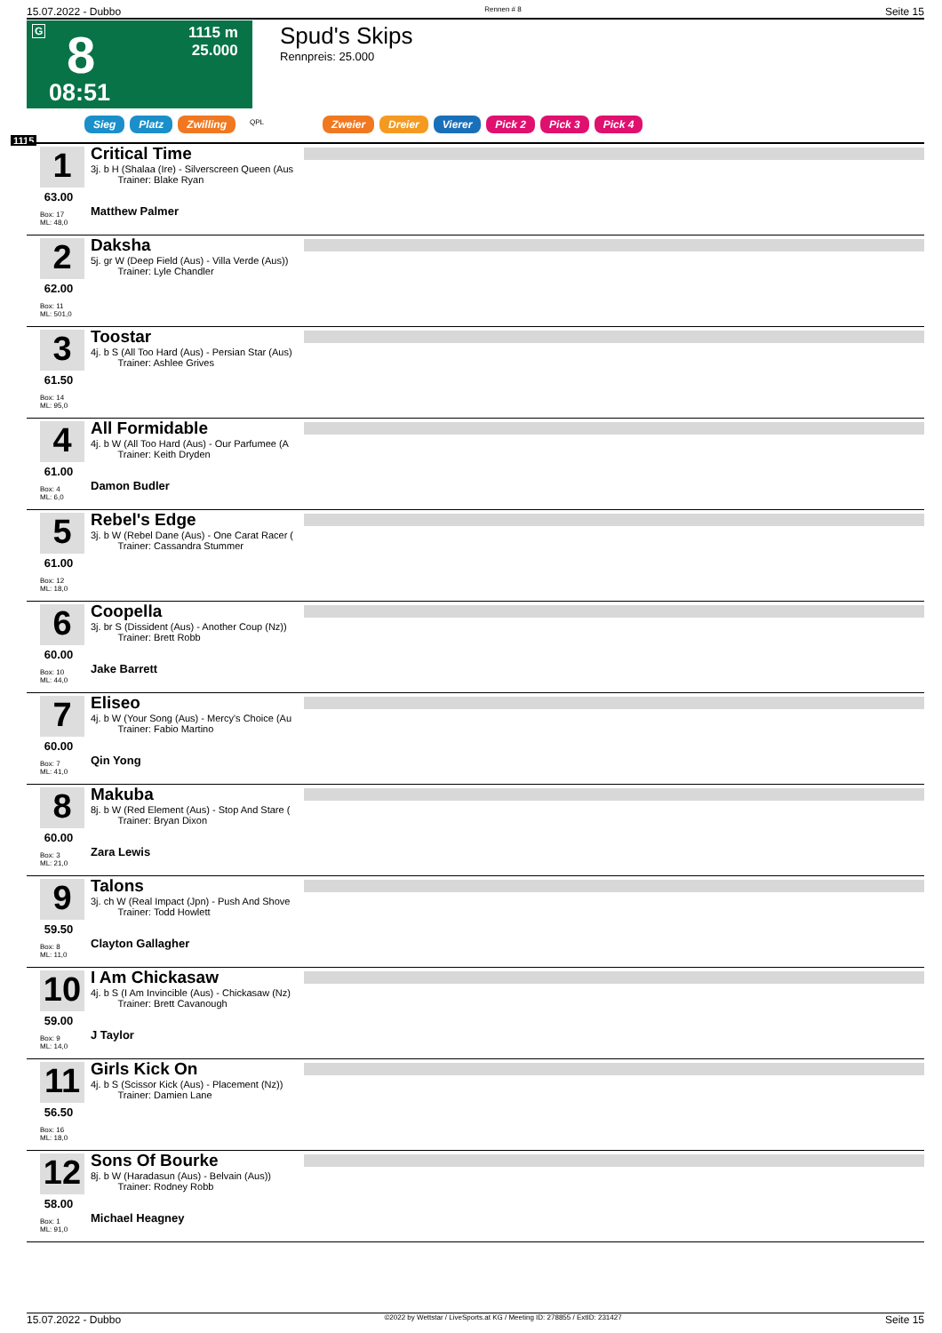15.07.2022 - Dubbo Rennen # 8 Seite 15
G 8
1115 m
25.000
08:51
Spud's Skips
Rennpreis: 25.000
Sieg Platz Zwilling QPL Zweier Dreier Vierer Pick 2 Pick 3 Pick 4
1115
1
63.00
Box: 17
ML: 48,0
Critical Time
3j. b H (Shalaa (Ire) - Silverscreen Queen (Aus
Trainer: Blake Ryan
Matthew Palmer
2
62.00
Box: 11
ML: 501,0
Daksha
5j. gr W (Deep Field (Aus) - Villa Verde (Aus))
Trainer: Lyle Chandler
3
61.50
Box: 14
ML: 95,0
Toostar
4j. b S (All Too Hard (Aus) - Persian Star (Aus)
Trainer: Ashlee Grives
4
61.00
Box: 4
ML: 6,0
All Formidable
4j. b W (All Too Hard (Aus) - Our Parfumee (A
Trainer: Keith Dryden
Damon Budler
5
61.00
Box: 12
ML: 18,0
Rebel's Edge
3j. b W (Rebel Dane (Aus) - One Carat Racer (
Trainer: Cassandra Stummer
6
60.00
Box: 10
ML: 44,0
Coopella
3j. br S (Dissident (Aus) - Another Coup (Nz))
Trainer: Brett Robb
Jake Barrett
7
60.00
Box: 7
ML: 41,0
Eliseo
4j. b W (Your Song (Aus) - Mercy's Choice (Au
Trainer: Fabio Martino
Qin Yong
8
60.00
Box: 3
ML: 21,0
Makuba
8j. b W (Red Element (Aus) - Stop And Stare (
Trainer: Bryan Dixon
Zara Lewis
9
59.50
Box: 8
ML: 11,0
Talons
3j. ch W (Real Impact (Jpn) - Push And Shove
Trainer: Todd Howlett
Clayton Gallagher
10
59.00
Box: 9
ML: 14,0
I Am Chickasaw
4j. b S (I Am Invincible (Aus) - Chickasaw (Nz)
Trainer: Brett Cavanough
J Taylor
11
56.50
Box: 16
ML: 18,0
Girls Kick On
4j. b S (Scissor Kick (Aus) - Placement (Nz))
Trainer: Damien Lane
12
58.00
Box: 1
ML: 91,0
Sons Of Bourke
8j. b W (Haradasun (Aus) - Belvain (Aus))
Trainer: Rodney Robb
Michael Heagney
15.07.2022 - Dubbo ©2022 by Wettstar / LiveSports.at KG / Meeting ID: 278855 / ExtID: 231427 Seite 15